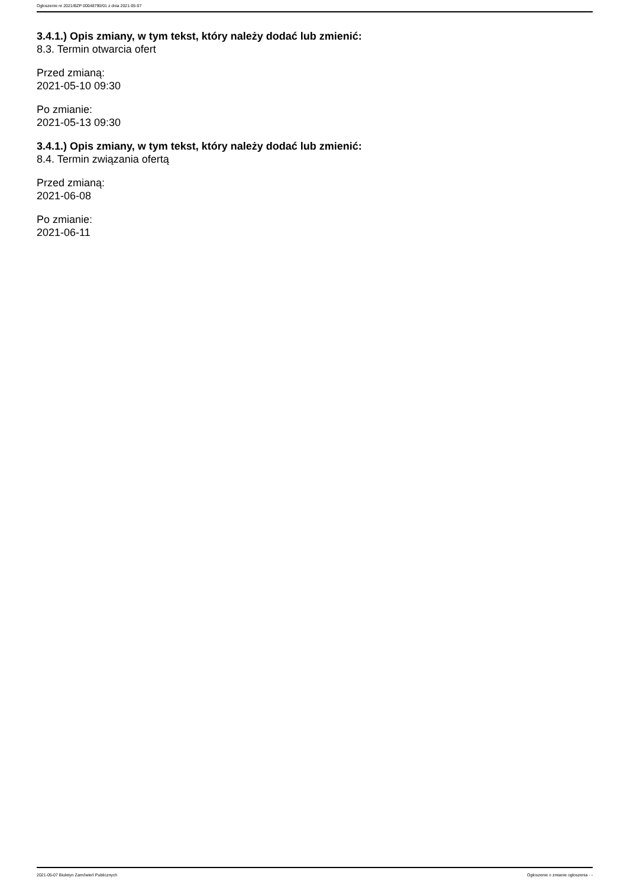Ogłoszenie nr 2021/BZP 00048790/01 z dnia 2021-05-07
3.4.1.) Opis zmiany, w tym tekst, który należy dodać lub zmienić:
8.3. Termin otwarcia ofert
Przed zmianą:
2021-05-10 09:30
Po zmianie:
2021-05-13 09:30
3.4.1.) Opis zmiany, w tym tekst, który należy dodać lub zmienić:
8.4. Termin związania ofertą
Przed zmianą:
2021-06-08
Po zmianie:
2021-06-11
2021-05-07 Biuletyn Zamówień Publicznych Ogłoszenie o zmianie ogłoszenia - -